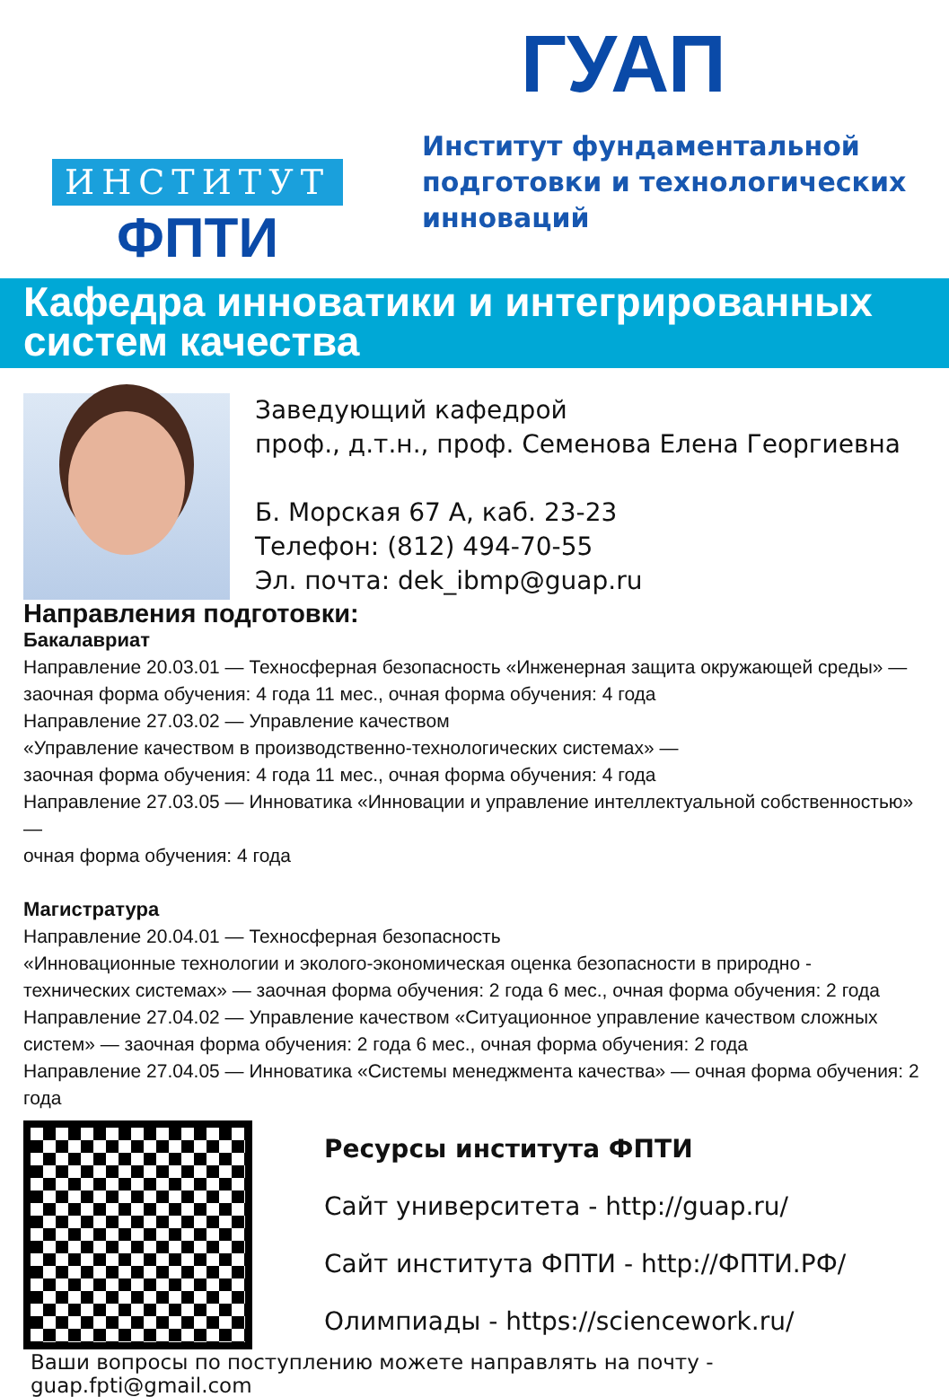ИНСТИТУТ
ФПТИ
ГУАП
Институт фундаментальной
подготовки и технологических
инноваций
Кафедра инноватики и интегрированных
систем качества
Заведующий кафедрой
проф., д.т.н., проф. Семенова Елена Георгиевна
Б. Морская 67 А, каб. 23-23
Телефон: (812) 494-70-55
Эл. почта: dek_ibmp@guap.ru
Направления подготовки:
Бакалавриат
Направление 20.03.01 — Техносферная безопасность «Инженерная защита окружающей среды» —
заочная форма обучения: 4 года 11 мес., очная форма обучения: 4 года
Направление 27.03.02 — Управление качеством
«Управление качеством в производственно-технологических системах» —
заочная форма обучения: 4 года 11 мес., очная форма обучения: 4 года
Направление 27.03.05 — Инноватика «Инновации и управление интеллектуальной собственностью» —
очная форма обучения: 4 года
Магистратура
Направление 20.04.01 — Техносферная безопасность
«Инновационные технологии и эколого-экономическая оценка безопасности в природно -
технических системах» — заочная форма обучения: 2 года 6 мес., очная форма обучения: 2 года
Направление 27.04.02 — Управление качеством «Ситуационное управление качеством сложных
систем» — заочная форма обучения: 2 года 6 мес., очная форма обучения: 2 года
Направление 27.04.05 — Инноватика «Системы менеджмента качества» — очная форма обучения: 2 года
Ресурсы института ФПТИ
Сайт университета - http://guap.ru/
Сайт института ФПТИ - http://ФПТИ.РФ/
Олимпиады - https://sciencework.ru/
Ваши вопросы по поступлению можете направлять на почту - guap.fpti@gmail.com